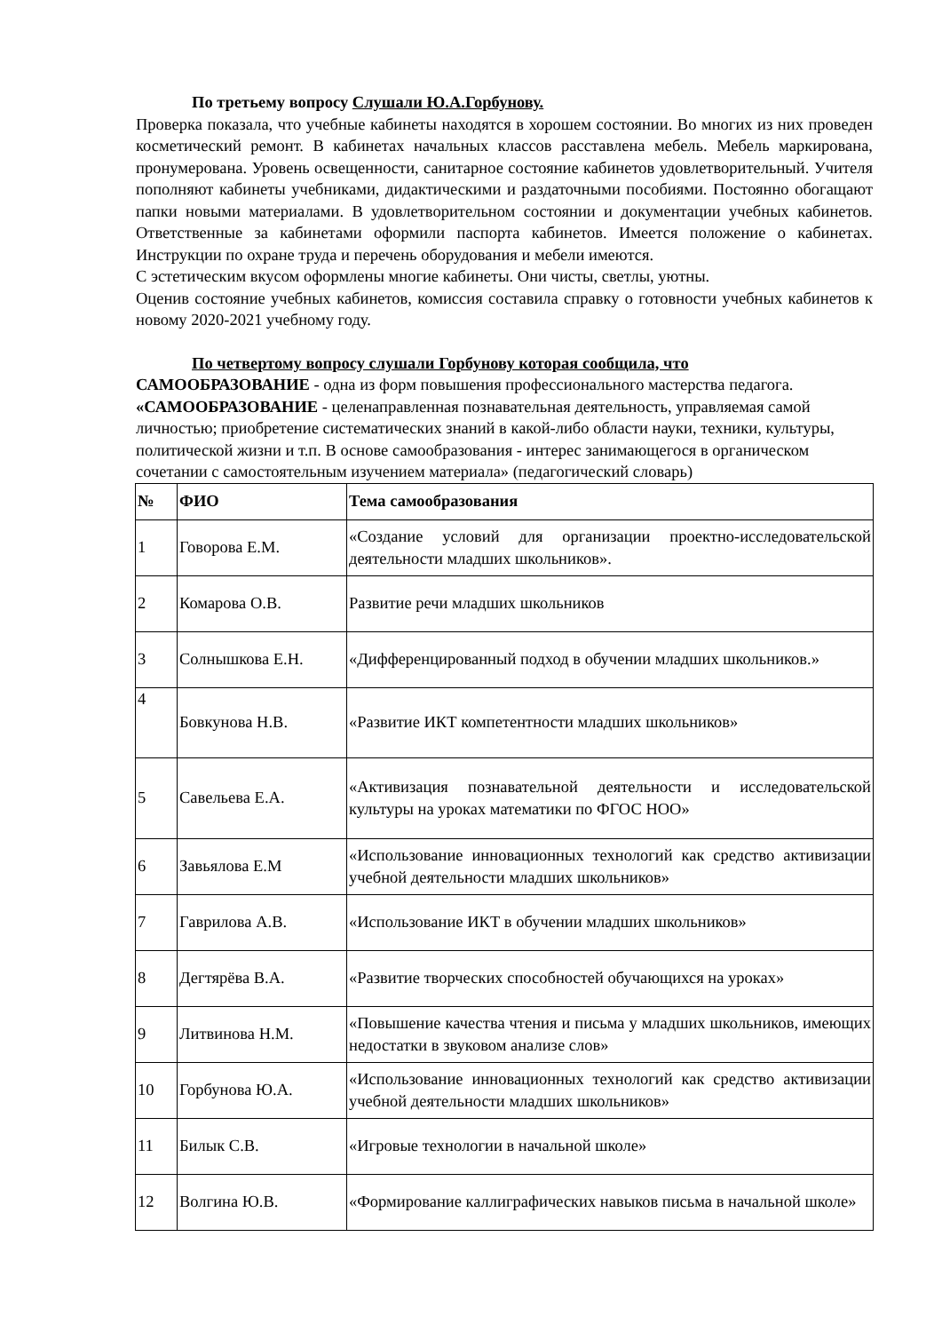По третьему вопросу Слушали Ю.А.Горбунову.
Проверка показала, что учебные кабинеты находятся в хорошем состоянии. Во многих из них проведен косметический ремонт. В кабинетах начальных классов расставлена мебель. Мебель маркирована, пронумерована. Уровень освещенности, санитарное состояние кабинетов удовлетворительный. Учителя пополняют кабинеты учебниками, дидактическими и раздаточными пособиями. Постоянно обогащают папки новыми материалами. В удовлетворительном состоянии и документации учебных кабинетов. Ответственные за кабинетами оформили паспорта кабинетов. Имеется положение о кабинетах. Инструкции по охране труда и перечень оборудования и мебели имеются.
С эстетическим вкусом оформлены многие кабинеты. Они чисты, светлы, уютны.
Оценив состояние учебных кабинетов, комиссия составила справку о готовности учебных кабинетов к новому 2020-2021 учебному году.
По четвертому вопросу слушали Горбунову которая сообщила, что
САМООБРАЗОВАНИЕ - одна из форм повышения профессионального мастерства педагога. «САМООБРАЗОВАНИЕ - целенаправленная познавательная деятельность, управляемая самой личностью; приобретение систематических знаний в какой-либо области науки, техники, культуры, политической жизни и т.п. В основе самообразования - интерес занимающегося в органическом сочетании с самостоятельным изучением материала» (педагогический словарь)
| № | ФИО | Тема самообразования |
| --- | --- | --- |
| 1 | Говорова Е.М. | «Создание условий для организации проектно-исследовательской деятельности младших школьников». |
| 2 | Комарова О.В. | Развитие речи младших школьников |
| 3 | Солнышкова Е.Н. | «Дифференцированный подход в обучении младших школьников.» |
| 4 | Бовкунова Н.В. | «Развитие ИКТ компетентности младших школьников» |
| 5 | Савельева Е.А. | «Активизация познавательной деятельности и исследовательской культуры на уроках математики по ФГОС НОО» |
| 6 | Завьялова Е.М | «Использование инновационных технологий как средство активизации учебной деятельности младших школьников» |
| 7 | Гаврилова А.В. | «Использование ИКТ в обучении младших школьников» |
| 8 | Дегтярёва В.А. | «Развитие творческих способностей обучающихся на уроках» |
| 9 | Литвинова Н.М. | «Повышение качества чтения и письма у младших школьников, имеющих недостатки в звуковом анализе слов» |
| 10 | Горбунова Ю.А. | «Использование инновационных технологий как средство активизации учебной деятельности младших школьников» |
| 11 | Билык С.В. | «Игровые технологии в начальной школе» |
| 12 | Волгина Ю.В. | «Формирование каллиграфических навыков письма в начальной школе» |